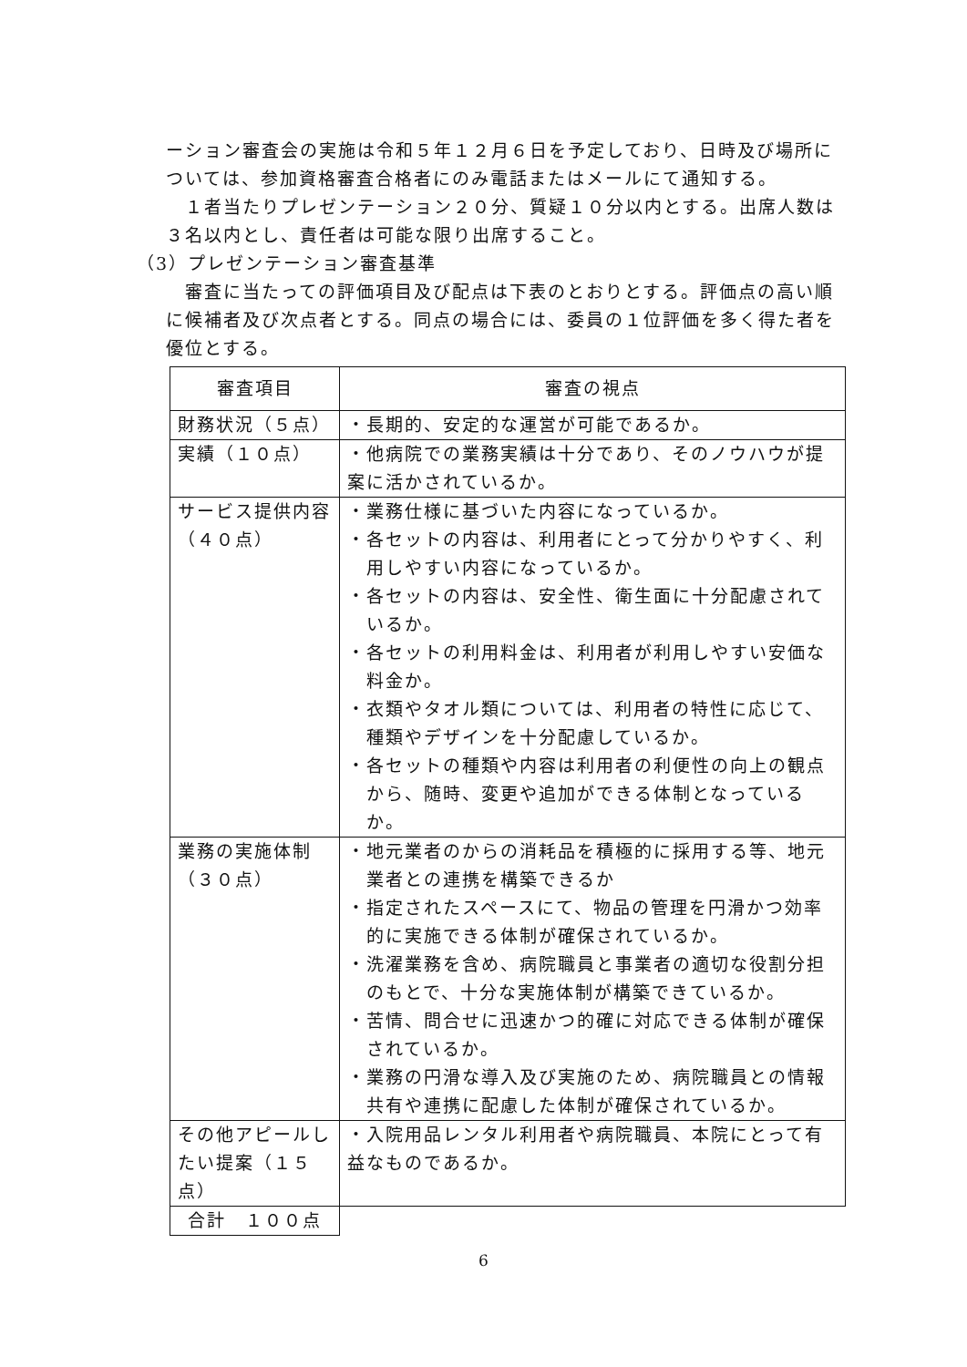ーション審査会の実施は令和５年１２月６日を予定しており、日時及び場所については、参加資格審査合格者にのみ電話またはメールにて通知する。
　１者当たりプレゼンテーション２０分、質疑１０分以内とする。出席人数は３名以内とし、責任者は可能な限り出席すること。
（3）プレゼンテーション審査基準
　審査に当たっての評価項目及び配点は下表のとおりとする。評価点の高い順に候補者及び次点者とする。同点の場合には、委員の１位評価を多く得た者を優位とする。
| 審査項目 | 審査の視点 |
| 財務状況（５点） | ・長期的、安定的な運営が可能であるか。 |
| 実績（１０点） | ・他病院での業務実績は十分であり、そのノウハウが提案に活かされているか。 |
| サービス提供内容 （４０点） | ・業務仕様に基づいた内容になっているか。 ・各セットの内容は、利用者にとって分かりやすく、利用しやすい内容になっているか。 ・各セットの内容は、安全性、衛生面に十分配慮されているか。 ・各セットの利用料金は、利用者が利用しやすい安価な料金か。 ・衣類やタオル類については、利用者の特性に応じて、種類やデザインを十分配慮しているか。 ・各セットの種類や内容は利用者の利便性の向上の観点から、随時、変更や追加ができる体制となっているか。 |
| 業務の実施体制 （３０点） | ・地元業者のからの消耗品を積極的に採用する等、地元業者との連携を構築できるか ・指定されたスペースにて、物品の管理を円滑かつ効率的に実施できる体制が確保されているか。 ・洗濯業務を含め、病院職員と事業者の適切な役割分担のもとで、十分な実施体制が構築できているか。 ・苦情、問合せに迅速かつ的確に対応できる体制が確保されているか。 ・業務の円滑な導入及び実施のため、病院職員との情報共有や連携に配慮した体制が確保されているか。 |
| その他アピールしたい提案（１５点） | ・入院用品レンタル利用者や病院職員、本院にとって有益なものであるか。 |
| 合計 １００点 | |
6